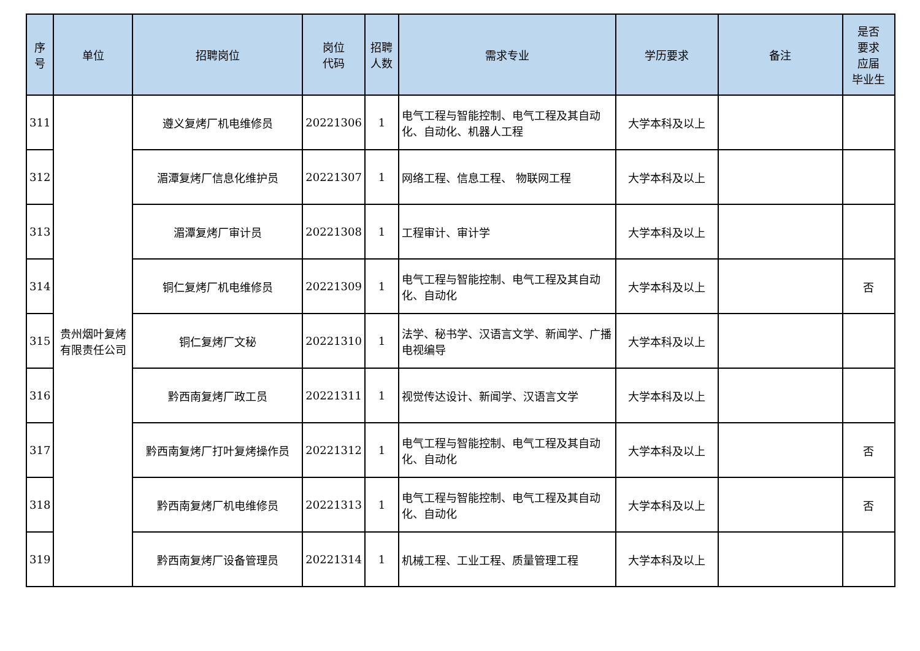| 序 号 | 单位 | 招聘岗位 | 岗位 代码 | 招聘 人数 | 需求专业 | 学历要求 | 备注 | 是否 要求 应届 毕业生 |
| --- | --- | --- | --- | --- | --- | --- | --- | --- |
| 311 | 贵州烟叶复烤有限责任公司 | 遵义复烤厂机电维修员 | 20221306 | 1 | 电气工程与智能控制、电气工程及其自动化、自动化、机器人工程 | 大学本科及以上 | | |
| 312 | | 湄潭复烤厂信息化维护员 | 20221307 | 1 | 网络工程、信息工程、 物联网工程 | 大学本科及以上 | | |
| 313 | | 湄潭复烤厂审计员 | 20221308 | 1 | 工程审计、审计学 | 大学本科及以上 | | |
| 314 | | 铜仁复烤厂机电维修员 | 20221309 | 1 | 电气工程与智能控制、电气工程及其自动化、自动化 | 大学本科及以上 | | 否 |
| 315 | | 铜仁复烤厂文秘 | 20221310 | 1 | 法学、秘书学、汉语言文学、新闻学、广播电视编导 | 大学本科及以上 | | |
| 316 | | 黔西南复烤厂政工员 | 20221311 | 1 | 视觉传达设计、新闻学、汉语言文学 | 大学本科及以上 | | |
| 317 | | 黔西南复烤厂打叶复烤操作员 | 20221312 | 1 | 电气工程与智能控制、电气工程及其自动化、自动化 | 大学本科及以上 | | 否 |
| 318 | | 黔西南复烤厂机电维修员 | 20221313 | 1 | 电气工程与智能控制、电气工程及其自动化、自动化 | 大学本科及以上 | | 否 |
| 319 | | 黔西南复烤厂设备管理员 | 20221314 | 1 | 机械工程、工业工程、质量管理工程 | 大学本科及以上 | | |